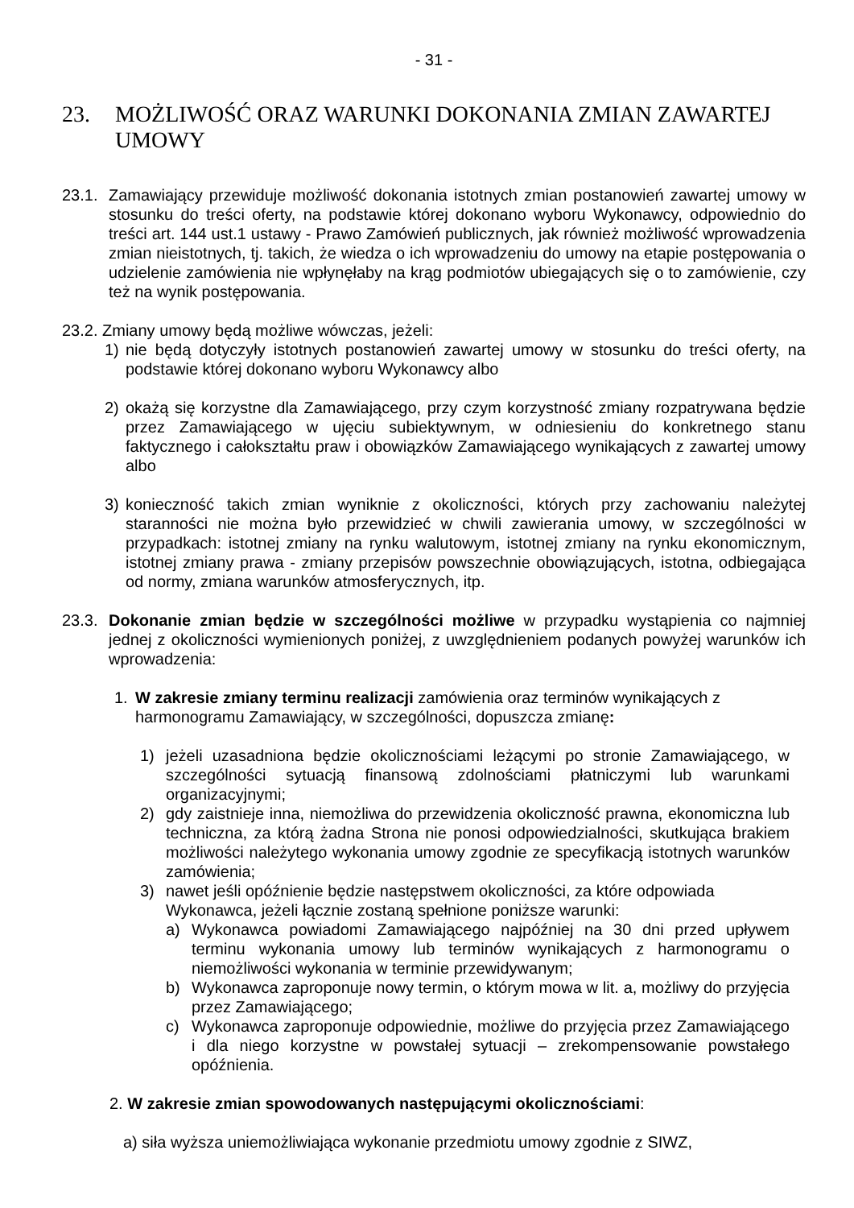- 31 -
23. MOŻLIWOŚĆ ORAZ WARUNKI DOKONANIA ZMIAN ZAWARTEJ UMOWY
23.1.
Zamawiający przewiduje możliwość dokonania istotnych zmian postanowień zawartej umowy w stosunku do treści oferty, na podstawie której dokonano wyboru Wykonawcy, odpowiednio do treści art. 144 ust.1 ustawy - Prawo Zamówień publicznych, jak również możliwość wprowadzenia zmian nieistotnych, tj. takich, że wiedza o ich wprowadzeniu do umowy na etapie postępowania o udzielenie zamówienia nie wpłynęłaby na krąg podmiotów ubiegających się o to zamówienie, czy też na wynik postępowania.
23.2. Zmiany umowy będą możliwe wówczas, jeżeli:
1) nie będą dotyczyły istotnych postanowień zawartej umowy w stosunku do treści oferty, na podstawie której dokonano wyboru Wykonawcy albo
2) okażą się korzystne dla Zamawiającego, przy czym korzystność zmiany rozpatrywana będzie przez Zamawiającego w ujęciu subiektywnym, w odniesieniu do konkretnego stanu faktycznego i całokształtu praw i obowiązków Zamawiającego wynikających z zawartej umowy albo
3) konieczność takich zmian wyniknie z okoliczności, których przy zachowaniu należytej staranności nie można było przewidzieć w chwili zawierania umowy, w szczególności w przypadkach: istotnej zmiany na rynku walutowym, istotnej zmiany na rynku ekonomicznym, istotnej zmiany prawa - zmiany przepisów powszechnie obowiązujących, istotna, odbiegająca od normy, zmiana warunków atmosferycznych, itp.
23.3.
Dokonanie zmian będzie w szczególności możliwe w przypadku wystąpienia co najmniej jednej z okoliczności wymienionych poniżej, z uwzględnieniem podanych powyżej warunków ich wprowadzenia:
1. W zakresie zmiany terminu realizacji zamówienia oraz terminów wynikających z harmonogramu Zamawiający, w szczególności, dopuszcza zmianę:
1) jeżeli uzasadniona będzie okolicznościami leżącymi po stronie Zamawiającego, w szczególności sytuacją finansową zdolnościami płatniczymi lub warunkami organizacyjnymi;
2) gdy zaistnieje inna, niemożliwa do przewidzenia okoliczność prawna, ekonomiczna lub techniczna, za którą żadna Strona nie ponosi odpowiedzialności, skutkująca brakiem możliwości należytego wykonania umowy zgodnie ze specyfikacją istotnych warunków zamówienia;
3) nawet jeśli opóźnienie będzie następstwem okoliczności, za które odpowiada Wykonawca, jeżeli łącznie zostaną spełnione poniższe warunki:
a) Wykonawca powiadomi Zamawiającego najpóźniej na 30 dni przed upływem terminu wykonania umowy lub terminów wynikających z harmonogramu o niemożliwości wykonania w terminie przewidywanym;
b) Wykonawca zaproponuje nowy termin, o którym mowa w lit. a, możliwy do przyjęcia przez Zamawiającego;
c) Wykonawca zaproponuje odpowiednie, możliwe do przyjęcia przez Zamawiającego i dla niego korzystne w powstałej sytuacji – zrekompensowanie powstałego opóźnienia.
2. W zakresie zmian spowodowanych następującymi okolicznościami:
a) siła wyższa uniemożliwiająca wykonanie przedmiotu umowy zgodnie z SIWZ,